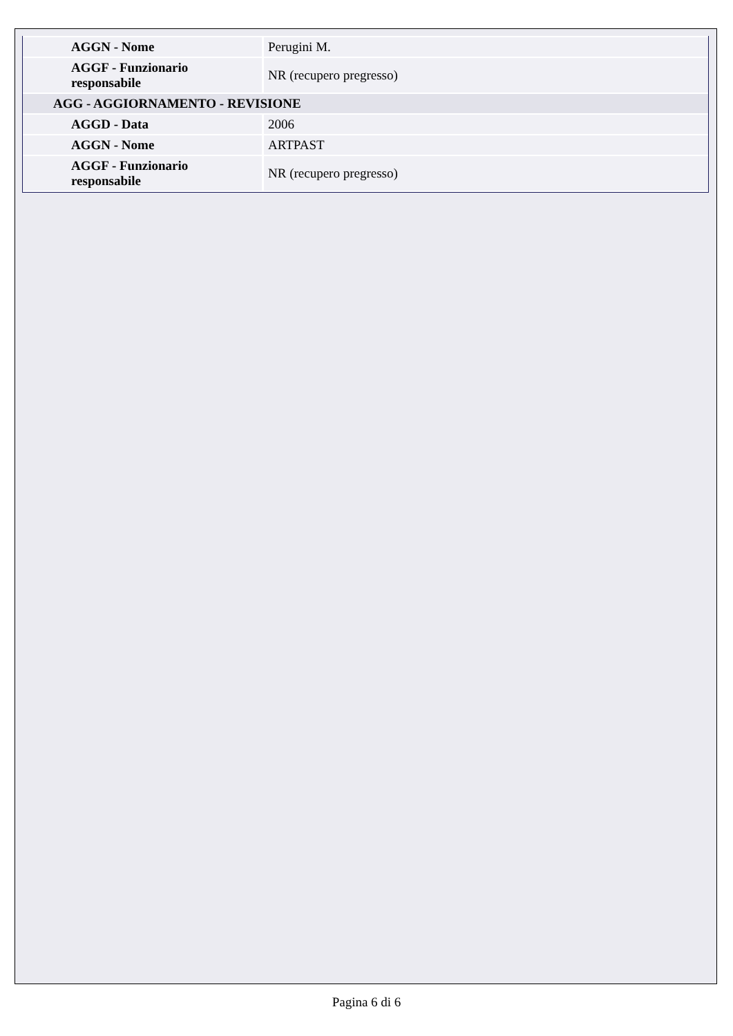| AGGN - Nome | Perugini M. |
| AGGF - Funzionario responsabile | NR (recupero pregresso) |
| AGG - AGGIORNAMENTO - REVISIONE | |
| AGGD - Data | 2006 |
| AGGN - Nome | ARTPAST |
| AGGF - Funzionario responsabile | NR (recupero pregresso) |
Pagina 6 di 6